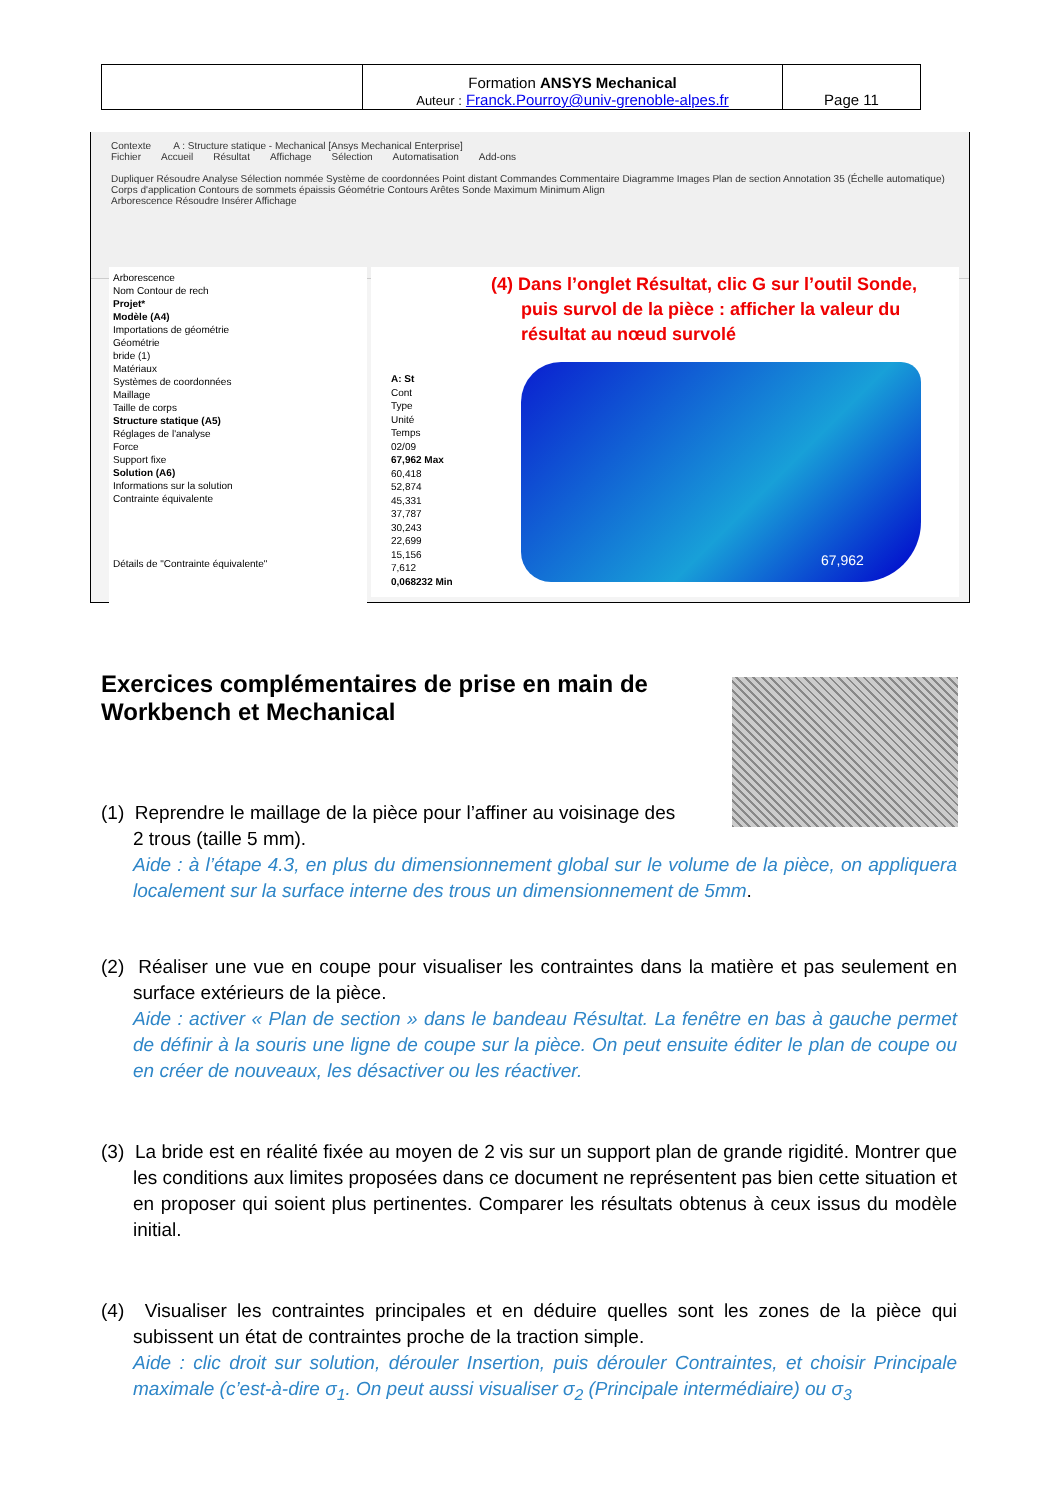| | Formation ANSYS Mechanical Auteur : Franck.Pourroy@univ-grenoble-alpes.fr | Page 11 |
Contexte A : Structure statique - Mechanical [Ansys Mechanical Enterprise]
Fichier Accueil Résultat Affichage Sélection Automatisation Add-ons
Dupliquer Résoudre Analyse Sélection nommée Système de coordonnées Point distant Commandes Commentaire Diagramme Images Plan de section Annotation 35 (Échelle automatique) Corps d'application Contours de sommets épaissis Géométrie Contours Arêtes Sonde Maximum Minimum Align
Arborescence Résoudre Insérer Affichage
Arborescence
Nom Contour de rech
Projet*
Modèle (A4)
Importations de géométrie
Géométrie
bride (1)
Matériaux
Systèmes de coordonnées
Maillage
Taille de corps
Structure statique (A5)
Réglages de l'analyse
Force
Support fixe
Solution (A6)
Informations sur la solution
Contrainte équivalente
Détails de "Contrainte équivalente"
A: St
Cont
Type
Unité
Temps
02/09
67,962 Max
60,418
52,874
45,331
37,787
30,243
22,699
15,156
7,612
0,068232 Min
67,962
(4) Dans l’onglet Résultat, clic G sur l’outil Sonde,
puis survol de la pièce : afficher la valeur du
résultat au nœud survolé
Exercices complémentaires de prise en main de Workbench et Mechanical
(1) Reprendre le maillage de la pièce pour l’affiner au voisinage des
2 trous (taille 5 mm).
Aide : à l’étape 4.3, en plus du dimensionnement global sur le volume de la pièce, on appliquera localement sur la surface interne des trous un dimensionnement de 5mm.
(2) Réaliser une vue en coupe pour visualiser les contraintes dans la matière et pas seulement en surface extérieurs de la pièce.
Aide : activer « Plan de section » dans le bandeau Résultat. La fenêtre en bas à gauche permet de définir à la souris une ligne de coupe sur la pièce. On peut ensuite éditer le plan de coupe ou en créer de nouveaux, les désactiver ou les réactiver.
(3) La bride est en réalité fixée au moyen de 2 vis sur un support plan de grande rigidité. Montrer que les conditions aux limites proposées dans ce document ne représentent pas bien cette situation et en proposer qui soient plus pertinentes. Comparer les résultats obtenus à ceux issus du modèle initial.
(4) Visualiser les contraintes principales et en déduire quelles sont les zones de la pièce qui subissent un état de contraintes proche de la traction simple.
Aide : clic droit sur solution, dérouler Insertion, puis dérouler Contraintes, et choisir Principale maximale (c’est-à-dire σ<sub>1</sub>. On peut aussi visualiser σ<sub>2</sub> (Principale intermédiaire) ou σ<sub>3</sub>